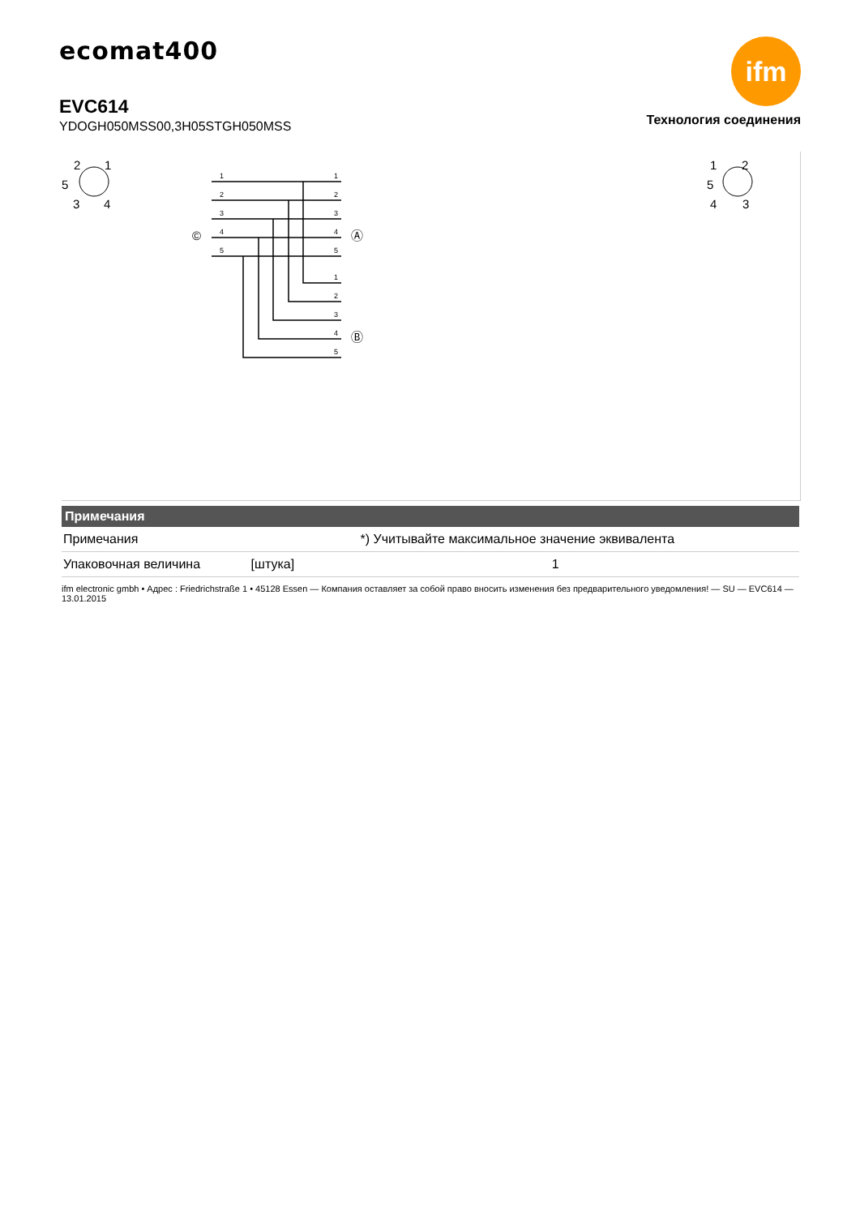ecomat400
EVC614
YDOGH050MSS00,3H05STGH050MSS
ifm
Технология соединения
2
1
5
3
4
1
2
5
4
3
©
Ⓐ
Ⓑ
1
2
3
4
5
1
2
3
4
5
1
2
3
4
5
| Примечания | | |
| --- | --- | --- |
| Примечания | | *) Учитывайте максимальное значение эквивалента |
| Упаковочная величина | [штука] | 1 |
ifm electronic gmbh • Адрес : Friedrichstraße 1 • 45128 Essen — Компания оставляет за собой право вносить изменения без предварительного уведомления! — SU — EVC614 — 13.01.2015